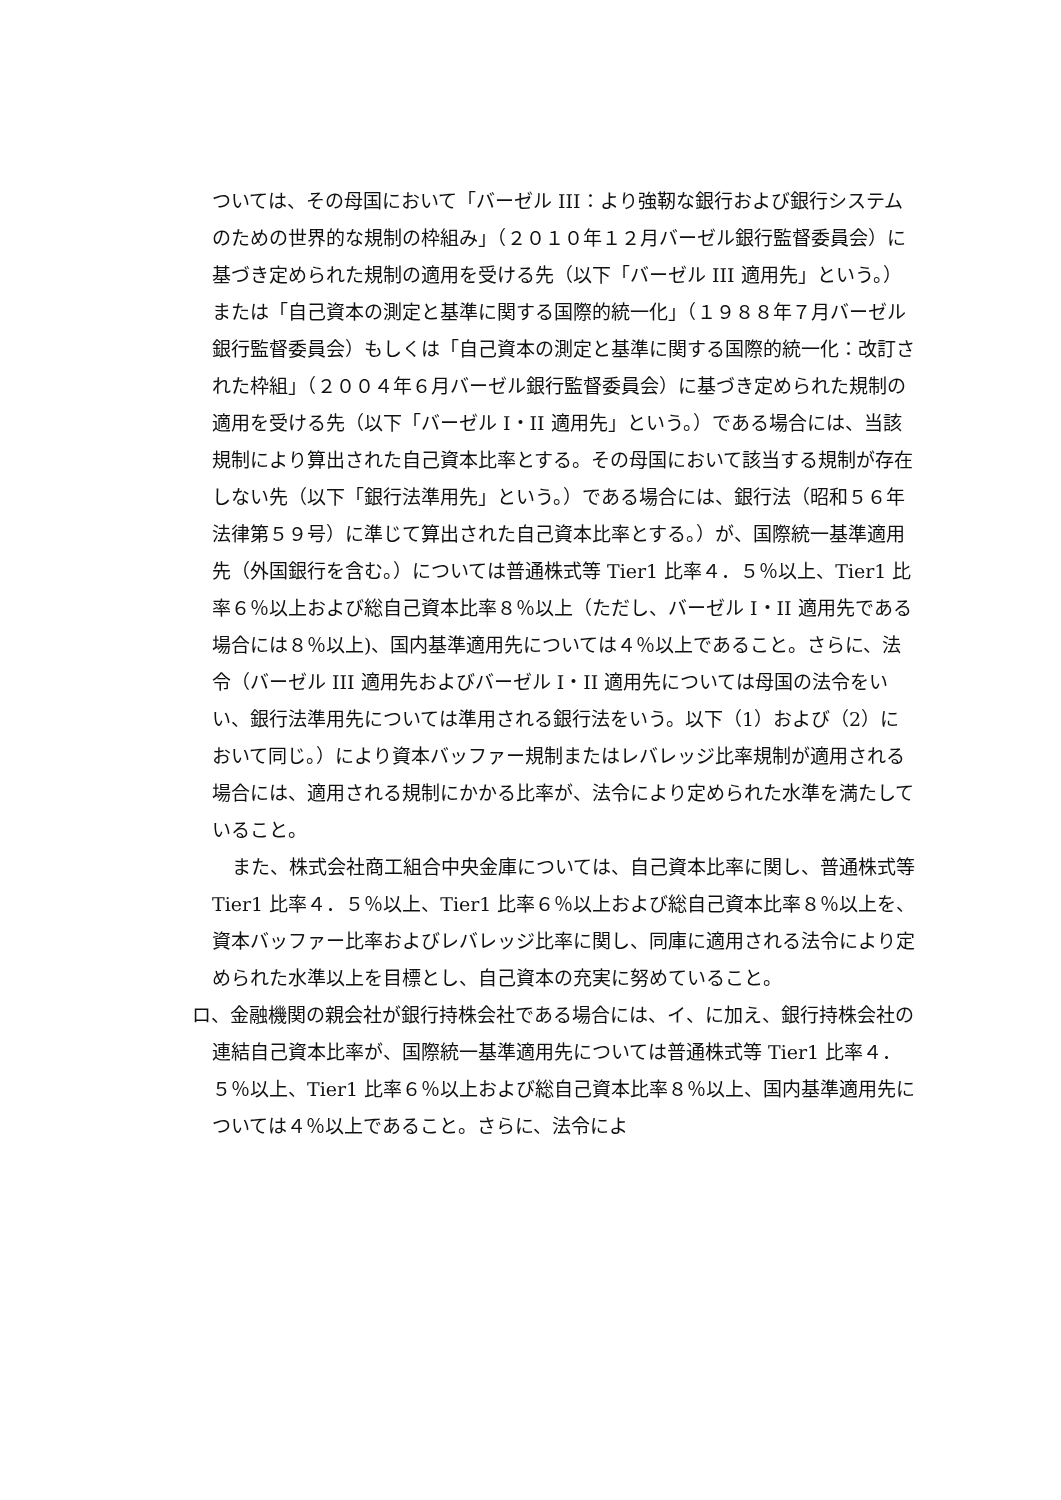ついては、その母国において「バーゼル III：より強靭な銀行および銀行システムのための世界的な規制の枠組み」（２０１０年１２月バーゼル銀行監督委員会）に基づき定められた規制の適用を受ける先（以下「バーゼル III 適用先」という。）または「自己資本の測定と基準に関する国際的統一化」（１９８８年７月バーゼル銀行監督委員会）もしくは「自己資本の測定と基準に関する国際的統一化：改訂された枠組」（２００４年６月バーゼル銀行監督委員会）に基づき定められた規制の適用を受ける先（以下「バーゼル I・II 適用先」という。）である場合には、当該規制により算出された自己資本比率とする。その母国において該当する規制が存在しない先（以下「銀行法準用先」という。）である場合には、銀行法（昭和５６年法律第５９号）に準じて算出された自己資本比率とする。）が、国際統一基準適用先（外国銀行を含む。）については普通株式等 Tier1 比率４．５％以上、Tier1 比率６％以上および総自己資本比率８％以上（ただし、バーゼル I・II 適用先である場合には８％以上)、国内基準適用先については４％以上であること。さらに、法令（バーゼル III 適用先およびバーゼル I・II 適用先については母国の法令をいい、銀行法準用先については準用される銀行法をいう。以下（1）および（2）において同じ。）により資本バッファー規制またはレバレッジ比率規制が適用される場合には、適用される規制にかかる比率が、法令により定められた水準を満たしていること。
また、株式会社商工組合中央金庫については、自己資本比率に関し、普通株式等 Tier1 比率４．５％以上、Tier1 比率６％以上および総自己資本比率８％以上を、資本バッファー比率およびレバレッジ比率に関し、同庫に適用される法令により定められた水準以上を目標とし、自己資本の充実に努めていること。
ロ、金融機関の親会社が銀行持株会社である場合には、イ、に加え、銀行持株会社の連結自己資本比率が、国際統一基準適用先については普通株式等 Tier1 比率４．５％以上、Tier1 比率６％以上および総自己資本比率８％以上、国内基準適用先については４％以上であること。さらに、法令によ